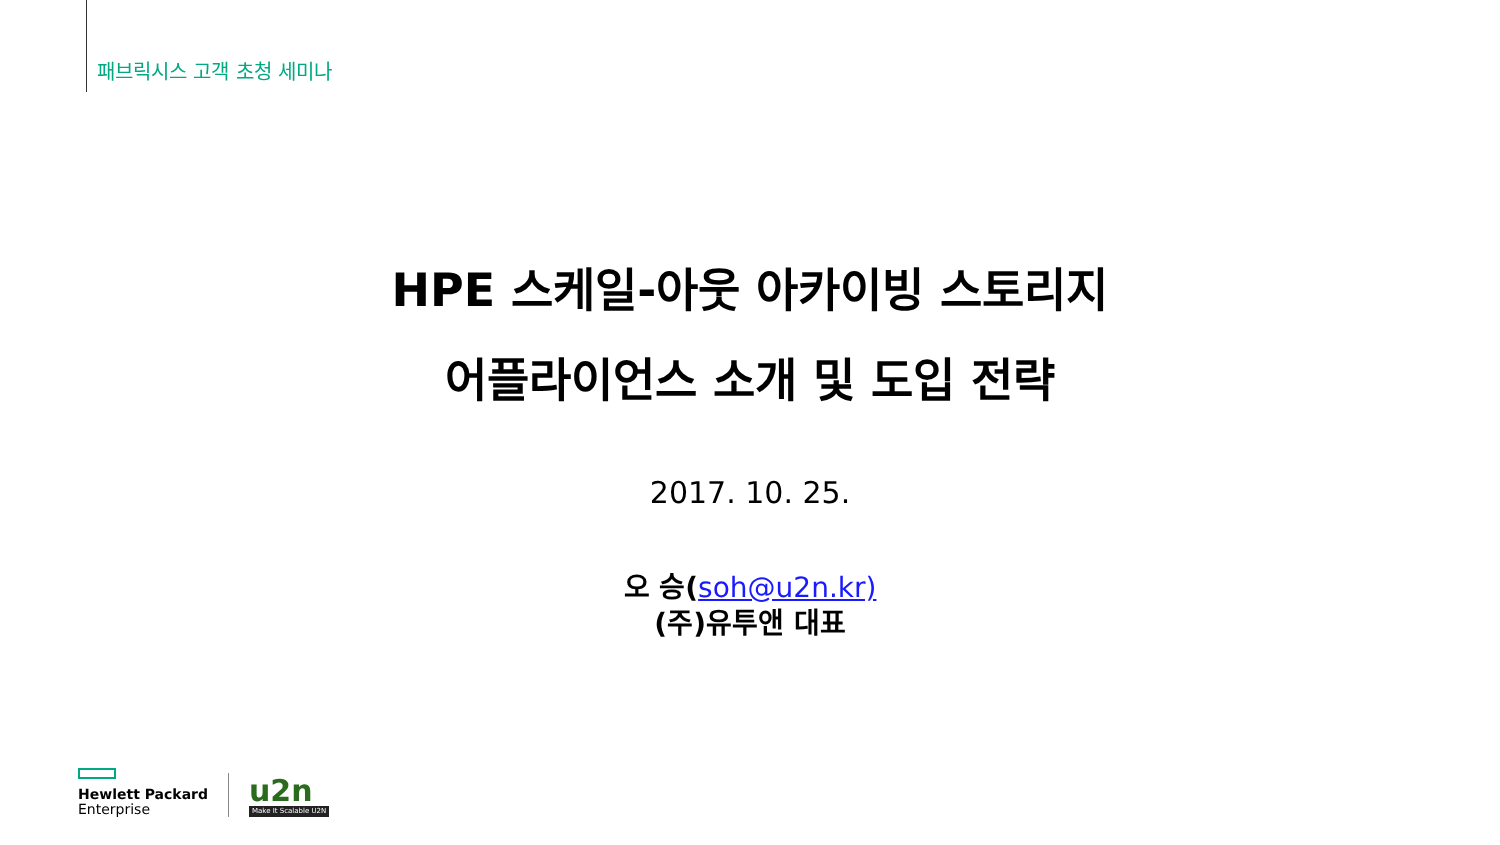패브릭시스 고객 초청 세미나
HPE 스케일-아웃 아카이빙 스토리지
어플라이언스 소개 및 도입 전략
2017. 10. 25.
오 승(soh@u2n.kr)
(주)유투앤 대표
Hewlett Packard
Enterprise
u2n
Make It Scalable U2N